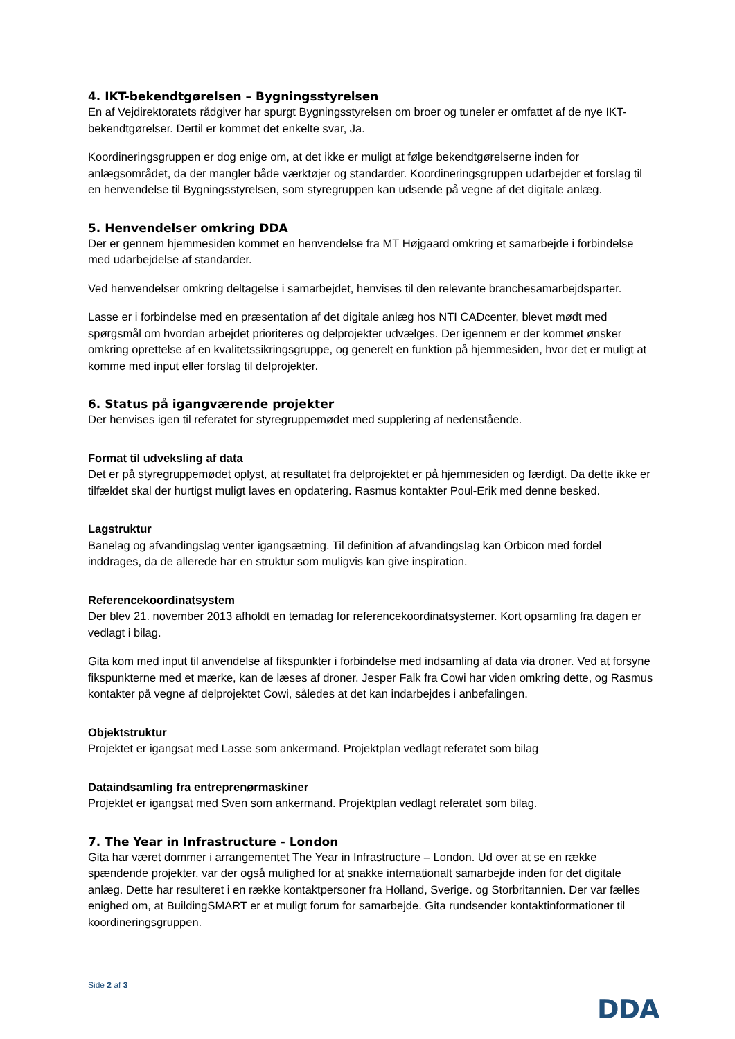4. IKT-bekendtgørelsen – Bygningsstyrelsen
En af Vejdirektoratets rådgiver har spurgt Bygningsstyrelsen om broer og tuneler er omfattet af de nye IKT-bekendtgørelser. Dertil er kommet det enkelte svar, Ja.
Koordineringsgruppen er dog enige om, at det ikke er muligt at følge bekendtgørelserne inden for anlægsområdet, da der mangler både værktøjer og standarder. Koordineringsgruppen udarbejder et forslag til en henvendelse til Bygningsstyrelsen, som styregruppen kan udsende på vegne af det digitale anlæg.
5. Henvendelser omkring DDA
Der er gennem hjemmesiden kommet en henvendelse fra MT Højgaard omkring et samarbejde i forbindelse med udarbejdelse af standarder.
Ved henvendelser omkring deltagelse i samarbejdet, henvises til den relevante branchesamarbejdsparter.
Lasse er i forbindelse med en præsentation af det digitale anlæg hos NTI CADcenter, blevet mødt med spørgsmål om hvordan arbejdet prioriteres og delprojekter udvælges. Der igennem er der kommet ønsker omkring oprettelse af en kvalitetssikringsgruppe, og generelt en funktion på hjemmesiden, hvor det er muligt at komme med input eller forslag til delprojekter.
6. Status på igangværende projekter
Der henvises igen til referatet for styregruppemødet med supplering af nedenstående.
Format til udveksling af data
Det er på styregruppemødet oplyst, at resultatet fra delprojektet er på hjemmesiden og færdigt. Da dette ikke er tilfældet skal der hurtigst muligt laves en opdatering. Rasmus kontakter Poul-Erik med denne besked.
Lagstruktur
Banelag og afvandingslag venter igangsætning. Til definition af afvandingslag kan Orbicon med fordel inddrages, da de allerede har en struktur som muligvis kan give inspiration.
Referencekoordinatsystem
Der blev 21. november 2013 afholdt en temadag for referencekoordinatsystemer. Kort opsamling fra dagen er vedlagt i bilag.
Gita kom med input til anvendelse af fikspunkter i forbindelse med indsamling af data via droner. Ved at forsyne fikspunkterne med et mærke, kan de læses af droner. Jesper Falk fra Cowi har viden omkring dette, og Rasmus kontakter på vegne af delprojektet Cowi, således at det kan indarbejdes i anbefalingen.
Objektstruktur
Projektet er igangsat med Lasse som ankermand. Projektplan vedlagt referatet som bilag
Dataindsamling fra entreprenørmaskiner
Projektet er igangsat med Sven som ankermand. Projektplan vedlagt referatet som bilag.
7. The Year in Infrastructure - London
Gita har været dommer i arrangementet The Year in Infrastructure – London. Ud over at se en række spændende projekter, var der også mulighed for at snakke internationalt samarbejde inden for det digitale anlæg. Dette har resulteret i en række kontaktpersoner fra Holland, Sverige. og Storbritannien. Der var fælles enighed om, at BuildingSMART er et muligt forum for samarbejde. Gita rundsender kontaktinformationer til koordineringsgruppen.
Side 2 af 3
DDA